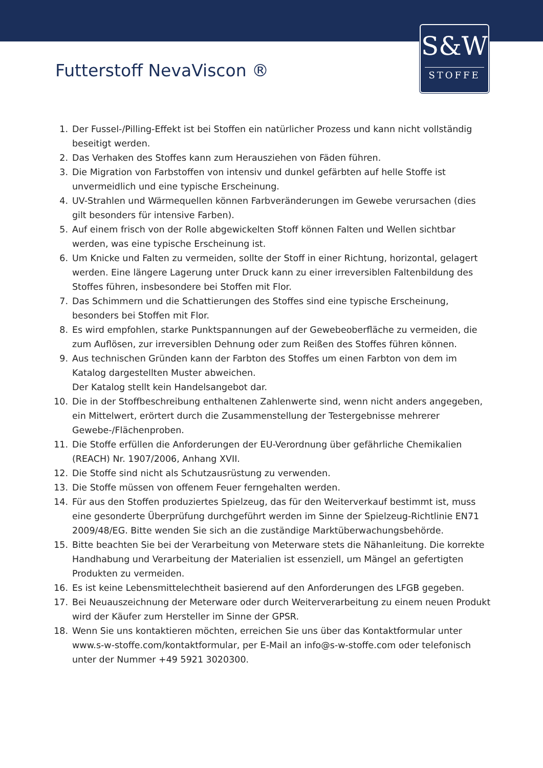S&W
STOFFE
Futterstoff NevaViscon ®
1. Der Fussel-/Pilling-Effekt ist bei Stoffen ein natürlicher Prozess und kann nicht vollständig beseitigt werden.
2. Das Verhaken des Stoffes kann zum Herausziehen von Fäden führen.
3. Die Migration von Farbstoffen von intensiv und dunkel gefärbten auf helle Stoffe ist unvermeidlich und eine typische Erscheinung.
4. UV-Strahlen und Wärmequellen können Farbveränderungen im Gewebe verursachen (dies gilt besonders für intensive Farben).
5. Auf einem frisch von der Rolle abgewickelten Stoff können Falten und Wellen sichtbar werden, was eine typische Erscheinung ist.
6. Um Knicke und Falten zu vermeiden, sollte der Stoff in einer Richtung, horizontal, gelagert werden. Eine längere Lagerung unter Druck kann zu einer irreversiblen Faltenbildung des Stoffes führen, insbesondere bei Stoffen mit Flor.
7. Das Schimmern und die Schattierungen des Stoffes sind eine typische Erscheinung, besonders bei Stoffen mit Flor.
8. Es wird empfohlen, starke Punktspannungen auf der Gewebeoberfläche zu vermeiden, die zum Auflösen, zur irreversiblen Dehnung oder zum Reißen des Stoffes führen können.
9. Aus technischen Gründen kann der Farbton des Stoffes um einen Farbton von dem im Katalog dargestellten Muster abweichen.
Der Katalog stellt kein Handelsangebot dar.
10. Die in der Stoffbeschreibung enthaltenen Zahlenwerte sind, wenn nicht anders angegeben, ein Mittelwert, erörtert durch die Zusammenstellung der Testergebnisse mehrerer Gewebe-/Flächenproben.
11. Die Stoffe erfüllen die Anforderungen der EU-Verordnung über gefährliche Chemikalien (REACH) Nr. 1907/2006, Anhang XVII.
12. Die Stoffe sind nicht als Schutzausrüstung zu verwenden.
13. Die Stoffe müssen von offenem Feuer ferngehalten werden.
14. Für aus den Stoffen produziertes Spielzeug, das für den Weiterverkauf bestimmt ist, muss eine gesonderte Überprüfung durchgeführt werden im Sinne der Spielzeug-Richtlinie EN71 2009/48/EG. Bitte wenden Sie sich an die zuständige Marktüberwachungsbehörde.
15. Bitte beachten Sie bei der Verarbeitung von Meterware stets die Nähanleitung. Die korrekte Handhabung und Verarbeitung der Materialien ist essenziell, um Mängel an gefertigten Produkten zu vermeiden.
16. Es ist keine Lebensmittelechtheit basierend auf den Anforderungen des LFGB gegeben.
17. Bei Neuauszeichnung der Meterware oder durch Weiterverarbeitung zu einem neuen Produkt wird der Käufer zum Hersteller im Sinne der GPSR.
18. Wenn Sie uns kontaktieren möchten, erreichen Sie uns über das Kontaktformular unter www.s-w-stoffe.com/kontaktformular, per E-Mail an info@s-w-stoffe.com oder telefonisch unter der Nummer +49 5921 3020300.